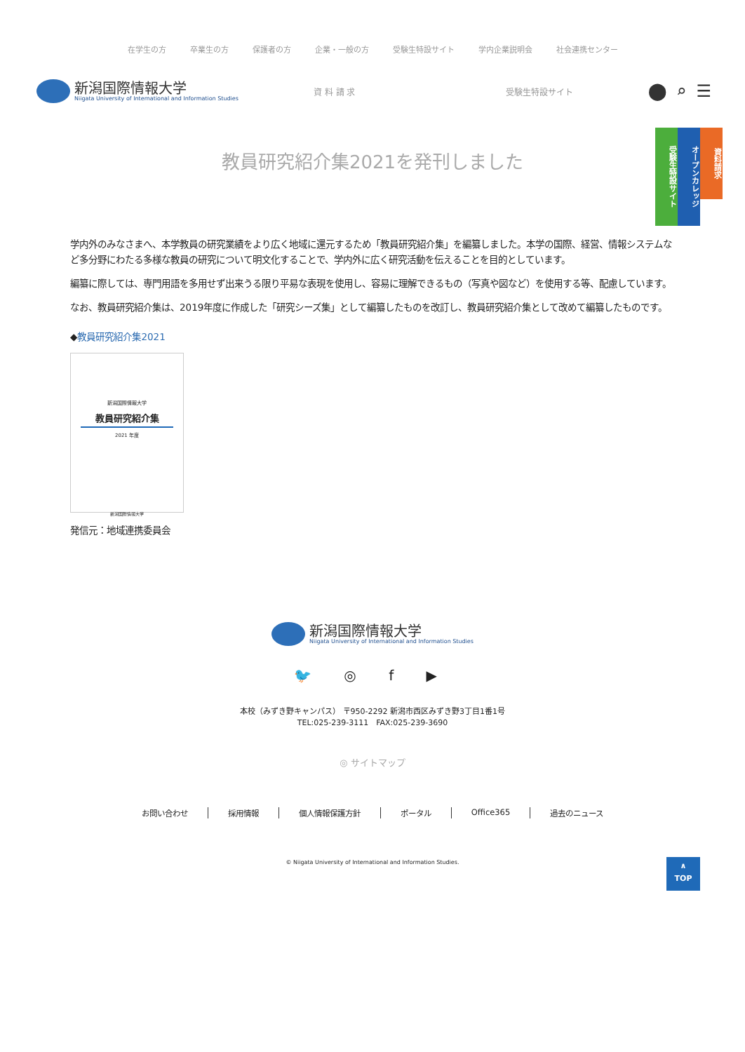在学生の方 卒業生の方 保護者の方 企業・一般の方 受験生特設サイト 学内企業説明会 社会連携センター
新潟国際情報大学
Niigata University of International and Information Studies
資 料 請 求 受験生特設サイト
⬤⌕☰
資料請求
オープンカレッジ
受験生特設サイト
教員研究紹介集2021を発刊しました
学内外のみなさまへ、本学教員の研究業績をより広く地域に還元するため「教員研究紹介集」を編纂しました。本学の国際、経営、情報システムなど多分野にわたる多様な教員の研究について明文化することで、学内外に広く研究活動を伝えることを目的としています。
編纂に際しては、専門用語を多用せず出来うる限り平易な表現を使用し、容易に理解できるもの（写真や図など）を使用する等、配慮しています。
なお、教員研究紹介集は、2019年度に作成した「研究シーズ集」として編纂したものを改訂し、教員研究紹介集として改めて編纂したものです。
◆教員研究紹介集2021
新潟国際情報大学
教員研究紹介集
2021 年度
新潟国際情報大学
発信元：地域連携委員会
新潟国際情報大学
Niigata University of International and Information Studies
🐦 ◎ f ▶
本校（みずき野キャンパス） 〒950-2292 新潟市西区みずき野3丁目1番1号
TEL:025-239-3111　FAX:025-239-3690
◎ サイトマップ
お問い合わせ 採用情報 個人情報保護方針 ポータル Office365 過去のニュース
© Niigata University of International and Information Studies.
∧
TOP